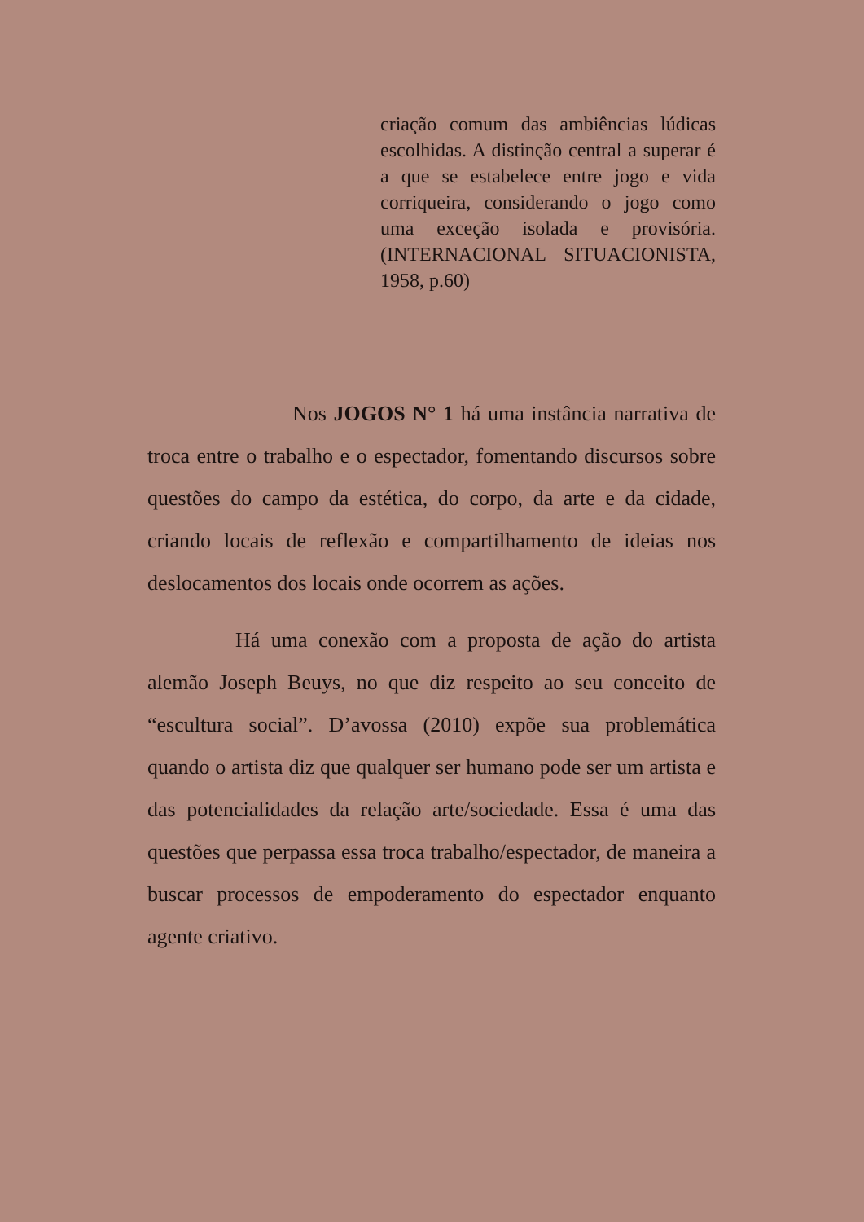criação comum das ambiências lúdicas escolhidas. A distinção central a superar é a que se estabelece entre jogo e vida corriqueira, considerando o jogo como uma exceção isolada e provisória. (INTERNACIONAL SITUACIONISTA, 1958, p.60)
Nos JOGOS N° 1 há uma instância narrativa de troca entre o trabalho e o espectador, fomentando discursos sobre questões do campo da estética, do corpo, da arte e da cidade, criando locais de reflexão e compartilhamento de ideias nos deslocamentos dos locais onde ocorrem as ações.
Há uma conexão com a proposta de ação do artista alemão Joseph Beuys, no que diz respeito ao seu conceito de “escultura social”. D’avossa (2010) expõe sua problemática quando o artista diz que qualquer ser humano pode ser um artista e das potencialidades da relação arte/sociedade. Essa é uma das questões que perpassa essa troca trabalho/espectador, de maneira a buscar processos de empoderamento do espectador enquanto agente criativo.